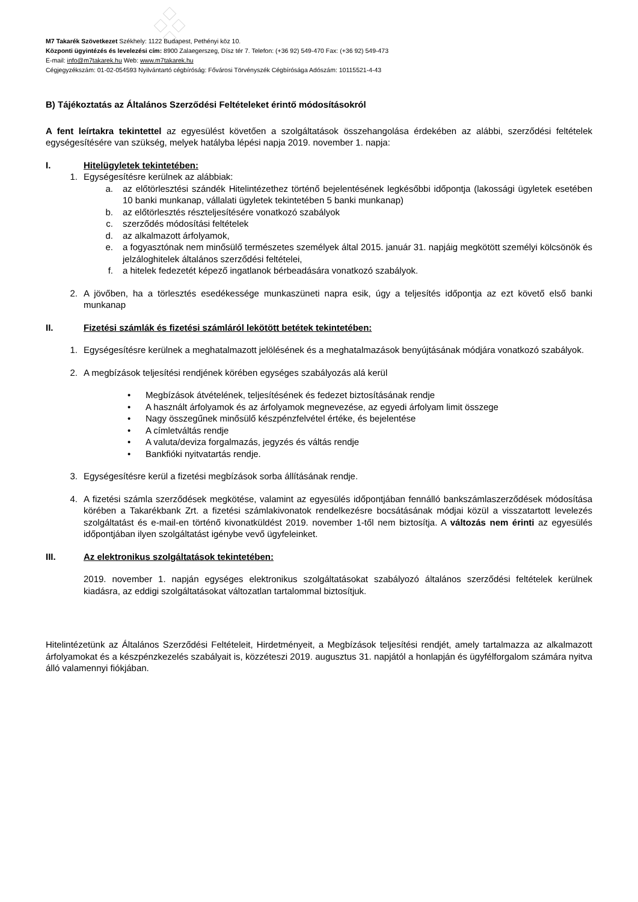M7 Takarék Szövetkezet Székhely: 1122 Budapest, Pethényi köz 10.
Központi ügyintézés és levelezési cím: 8900 Zalaegerszeg, Dísz tér 7. Telefon: (+36 92) 549-470 Fax: (+36 92) 549-473
E-mail: info@m7takarek.hu Web: www.m7takarek.hu
Cégjegyzékszám: 01-02-054593 Nyilvántartó cégbíróság: Fővárosi Törvényszék Cégbírósága Adószám: 10115521-4-43
B) Tájékoztatás az Általános Szerződési Feltételeket érintő módosításokról
A fent leírtakra tekintettel az egyesülést követően a szolgáltatások összehangolása érdekében az alábbi, szerződési feltételek egységesítésére van szükség, melyek hatályba lépési napja 2019. november 1. napja:
I. Hitelügyletek tekintetében:
1. Egységesítésre kerülnek az alábbiak:
a. az előtörlesztési szándék Hitelintézethez történő bejelentésének legkésőbbi időpontja (lakossági ügyletek esetében 10 banki munkanap, vállalati ügyletek tekintetében 5 banki munkanap)
b. az előtörlesztés részteljesítésére vonatkozó szabályok
c. szerződés módosítási feltételek
d. az alkalmazott árfolyamok,
e. a fogyasztónak nem minősülő természetes személyek által 2015. január 31. napjáig megkötött személyi kölcsönök és jelzáloghitelek általános szerződési feltételei,
f. a hitelek fedezetét képező ingatlanok bérbeadására vonatkozó szabályok.
2. A jövőben, ha a törlesztés esedékessége munkaszüneti napra esik, úgy a teljesítés időpontja az ezt követő első banki munkanap
II. Fizetési számlák és fizetési számláról lekötött betétek tekintetében:
1. Egységesítésre kerülnek a meghatalmazott jelölésének és a meghatalmazások benyújtásának módjára vonatkozó szabályok.
2. A megbízások teljesítési rendjének körében egységes szabályozás alá kerül
• Megbízások átvételének, teljesítésének és fedezet biztosításának rendje
• A használt árfolyamok és az árfolyamok megnevezése, az egyedi árfolyam limit összege
• Nagy összegűnek minősülő készpénzfelvétel értéke, és bejelentése
• A címletváltás rendje
• A valuta/deviza forgalmazás, jegyzés és váltás rendje
• Bankfióki nyitvatartás rendje.
3. Egységesítésre kerül a fizetési megbízások sorba állításának rendje.
4. A fizetési számla szerződések megkötése, valamint az egyesülés időpontjában fennálló bankszámlaszerződések módosítása körében a Takarékbank Zrt. a fizetési számlakivonatok rendelkezésre bocsátásának módjai közül a visszatartott levelezés szolgáltatást és e-mail-en történő kivonatküldést 2019. november 1-től nem biztosítja. A változás nem érinti az egyesülés időpontjában ilyen szolgáltatást igénybe vevő ügyfeleinket.
III. Az elektronikus szolgáltatások tekintetében:
2019. november 1. napján egységes elektronikus szolgáltatásokat szabályozó általános szerződési feltételek kerülnek kiadásra, az eddigi szolgáltatásokat változatlan tartalommal biztosítjuk.
Hitelintézetünk az Általános Szerződési Feltételeit, Hirdetményeit, a Megbízások teljesítési rendjét, amely tartalmazza az alkalmazott árfolyamokat és a készpénzkezelés szabályait is, közzéteszi 2019. augusztus 31. napjától a honlapján és ügyfélforgalom számára nyitva álló valamennyi fiókjában.